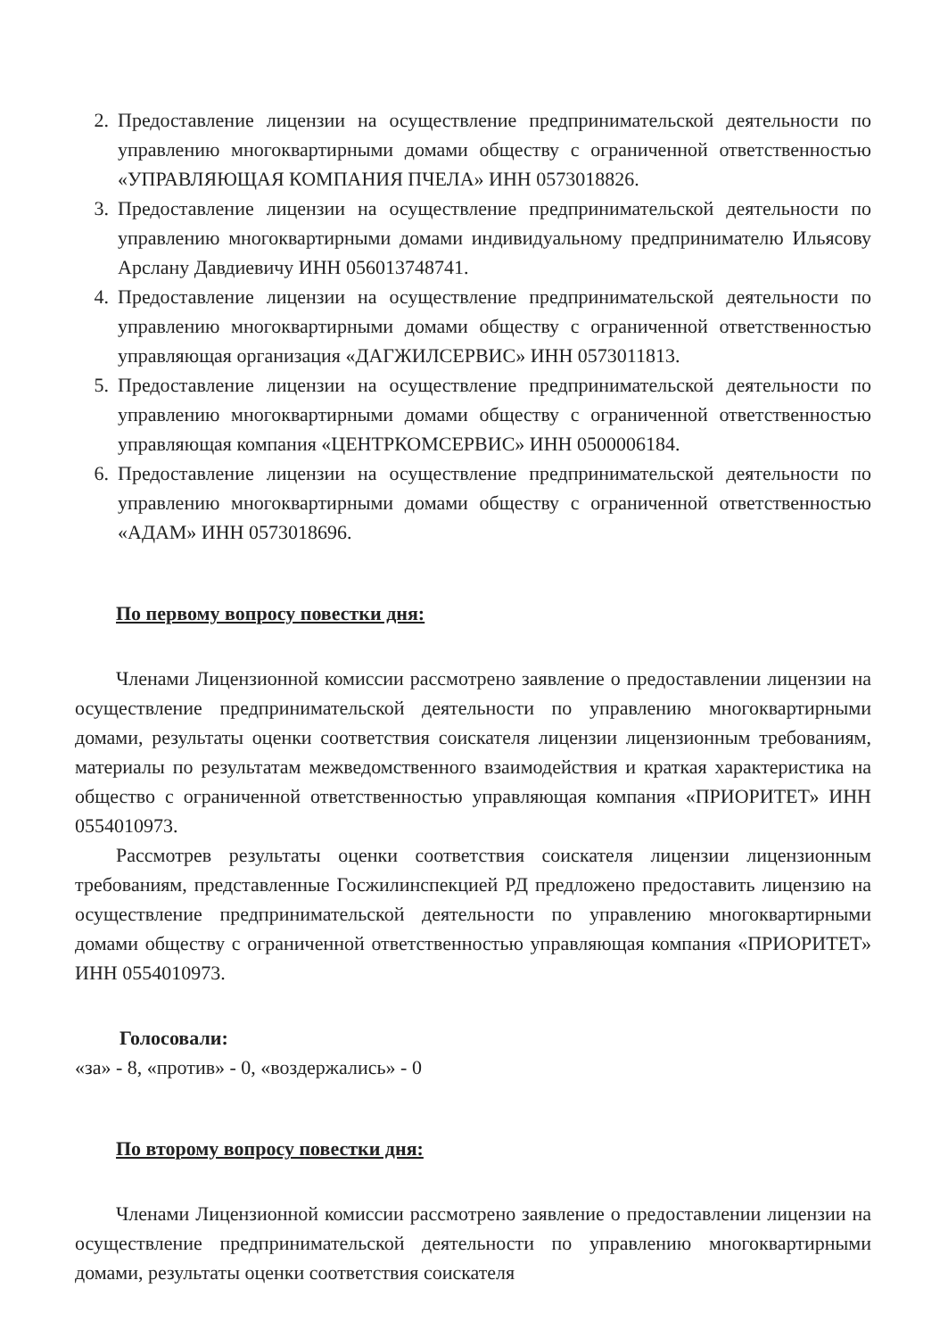2. Предоставление лицензии на осуществление предпринимательской деятельности по управлению многоквартирными домами обществу с ограниченной ответственностью «УПРАВЛЯЮЩАЯ КОМПАНИЯ ПЧЕЛА» ИНН 0573018826.
3. Предоставление лицензии на осуществление предпринимательской деятельности по управлению многоквартирными домами индивидуальному предпринимателю Ильясову Арслану Давдиевичу ИНН 056013748741.
4. Предоставление лицензии на осуществление предпринимательской деятельности по управлению многоквартирными домами обществу с ограниченной ответственностью управляющая организация «ДАГЖИЛСЕРВИС» ИНН 0573011813.
5. Предоставление лицензии на осуществление предпринимательской деятельности по управлению многоквартирными домами обществу с ограниченной ответственностью управляющая компания «ЦЕНТРКОМСЕРВИС» ИНН 0500006184.
6. Предоставление лицензии на осуществление предпринимательской деятельности по управлению многоквартирными домами обществу с ограниченной ответственностью «АДАМ» ИНН 0573018696.
По первому вопросу повестки дня:
Членами Лицензионной комиссии рассмотрено заявление о предоставлении лицензии на осуществление предпринимательской деятельности по управлению многоквартирными домами, результаты оценки соответствия соискателя лицензии лицензионным требованиям, материалы по результатам межведомственного взаимодействия и краткая характеристика на общество с ограниченной ответственностью управляющая компания «ПРИОРИТЕТ» ИНН 0554010973.
Рассмотрев результаты оценки соответствия соискателя лицензии лицензионным требованиям, представленные Госжилинспекцией РД предложено предоставить лицензию на осуществление предпринимательской деятельности по управлению многоквартирными домами обществу с ограниченной ответственностью управляющая компания «ПРИОРИТЕТ» ИНН 0554010973.
Голосовали:
«за» - 8, «против» - 0, «воздержались» - 0
По второму вопросу повестки дня:
Членами Лицензионной комиссии рассмотрено заявление о предоставлении лицензии на осуществление предпринимательской деятельности по управлению многоквартирными домами, результаты оценки соответствия соискателя